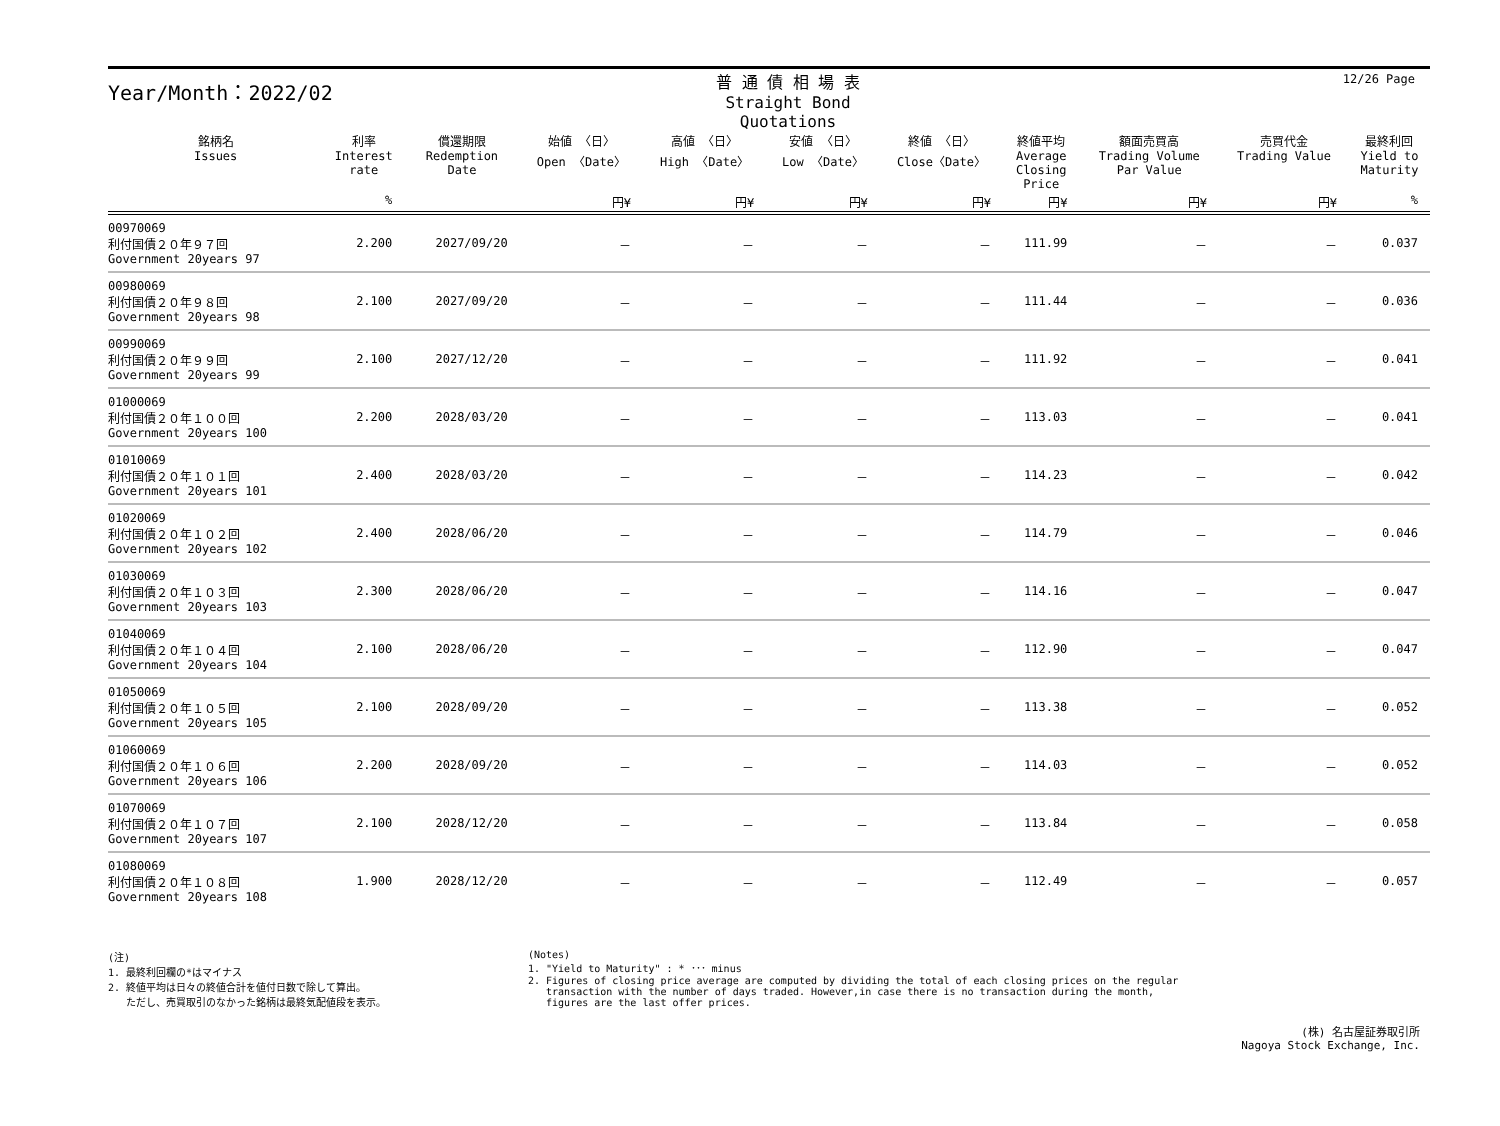12/26 Page
Year/Month：2022/02
普 通 債 相 場 表
Straight Bond Quotations
| 銘柄名 Issues | 利率 Interest rate | 償還期限 Redemption Date | 始値 〈日〉 Open 〈Date〉 | 高値 〈日〉 High 〈Date〉 | 安値 〈日〉 Low 〈Date〉 | 終値 〈日〉 Close〈Date〉 | 終値平均 Average Closing Price | 額面売買高 Trading Volume Par Value | 売買代金 Trading Value | 最終利回 Yield to Maturity |
| --- | --- | --- | --- | --- | --- | --- | --- | --- | --- | --- |
| | % | | 円¥ | 円¥ | 円¥ | 円¥ | 円¥ | 円¥ | 円¥ | % |
| 00970069 利付国債２０年９７回 Government 20years 97 | 2.200 | 2027/09/20 | － | － | － | － | 111.99 | － | － | 0.037 |
| 00980069 利付国債２０年９８回 Government 20years 98 | 2.100 | 2027/09/20 | － | － | － | － | 111.44 | － | － | 0.036 |
| 00990069 利付国債２０年９９回 Government 20years 99 | 2.100 | 2027/12/20 | － | － | － | － | 111.92 | － | － | 0.041 |
| 01000069 利付国債２０年１００回 Government 20years 100 | 2.200 | 2028/03/20 | － | － | － | － | 113.03 | － | － | 0.041 |
| 01010069 利付国債２０年１０１回 Government 20years 101 | 2.400 | 2028/03/20 | － | － | － | － | 114.23 | － | － | 0.042 |
| 01020069 利付国債２０年１０２回 Government 20years 102 | 2.400 | 2028/06/20 | － | － | － | － | 114.79 | － | － | 0.046 |
| 01030069 利付国債２０年１０３回 Government 20years 103 | 2.300 | 2028/06/20 | － | － | － | － | 114.16 | － | － | 0.047 |
| 01040069 利付国債２０年１０４回 Government 20years 104 | 2.100 | 2028/06/20 | － | － | － | － | 112.90 | － | － | 0.047 |
| 01050069 利付国債２０年１０５回 Government 20years 105 | 2.100 | 2028/09/20 | － | － | － | － | 113.38 | － | － | 0.052 |
| 01060069 利付国債２０年１０６回 Government 20years 106 | 2.200 | 2028/09/20 | － | － | － | － | 114.03 | － | － | 0.052 |
| 01070069 利付国債２０年１０７回 Government 20years 107 | 2.100 | 2028/12/20 | － | － | － | － | 113.84 | － | － | 0.058 |
| 01080069 利付国債２０年１０８回 Government 20years 108 | 1.900 | 2028/12/20 | － | － | － | － | 112.49 | － | － | 0.057 |
(注)
1. 最終利回欄の*はマイナス
2. 終値平均は日々の終値合計を値付日数で除して算出。
ただし、売買取引のなかった銘柄は最終気配値段を表示。
(Notes)
1. "Yield to Maturity" : * ･･･ minus
2. Figures of closing price average are computed by dividing the total of each closing prices on the regular
transaction with the number of days traded. However,in case there is no transaction during the month,
figures are the last offer prices.
(株) 名古屋証券取引所
Nagoya Stock Exchange, Inc.